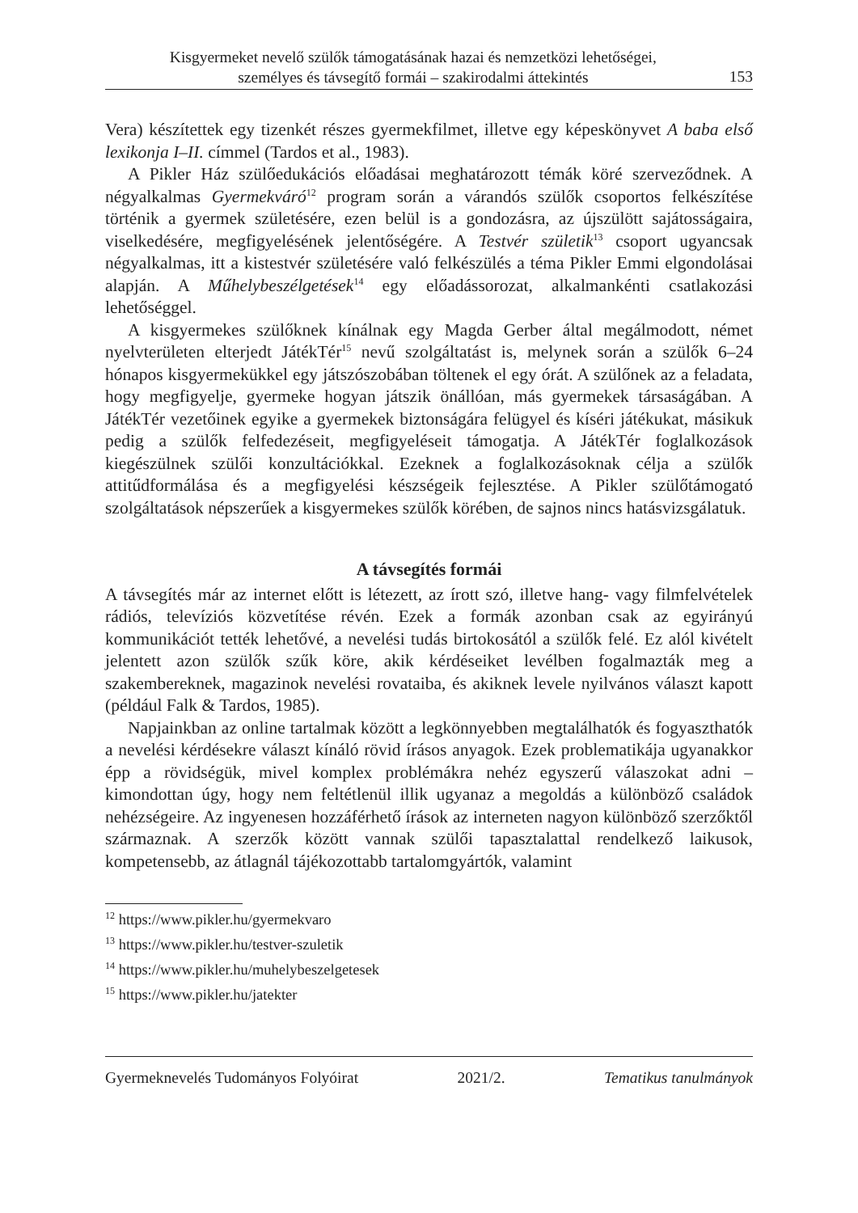Kisgyermeket nevelő szülők támogatásának hazai és nemzetközi lehetőségei,
személyes és távsegítő formái – szakirodalmi áttekintés
153
Vera) készítettek egy tizenkét részes gyermekfilmet, illetve egy képeskönyvet A baba első lexikonja I–II. címmel (Tardos et al., 1983).
A Pikler Ház szülőedukációs előadásai meghatározott témák köré szerveződnek. A négyalkalmas Gyermekváró<sup>12</sup> program során a várandós szülők csoportos felkészítése történik a gyermek születésére, ezen belül is a gondozásra, az újszülött sajátosságaira, viselkedésére, megfigyelésének jelentőségére. A Testvér születik<sup>13</sup> csoport ugyancsak négyalkalmas, itt a kistestvér születésére való felkészülés a téma Pikler Emmi elgondolásai alapján. A Műhelybeszélgetések<sup>14</sup> egy előadássorozat, alkalmankénti csatlakozási lehetőséggel.
A kisgyermekes szülőknek kínálnak egy Magda Gerber által megálmodott, német nyelvterületen elterjedt JátékTér<sup>15</sup> nevű szolgáltatást is, melynek során a szülők 6–24 hónapos kisgyermekükkel egy játszószobában töltenek el egy órát. A szülőnek az a feladata, hogy megfigyelje, gyermeke hogyan játszik önállóan, más gyermekek társaságában. A JátékTér vezetőinek egyike a gyermekek biztonságára felügyel és kíséri játékukat, másikuk pedig a szülők felfedezéseit, megfigyeléseit támogatja. A JátékTér foglalkozások kiegészülnek szülői konzultációkkal. Ezeknek a foglalkozásoknak célja a szülők attitűdformálása és a megfigyelési készségeik fejlesztése. A Pikler szülőtámogató szolgáltatások népszerűek a kisgyermekes szülők körében, de sajnos nincs hatásvizsgálatuk.
A távsegítés formái
A távsegítés már az internet előtt is létezett, az írott szó, illetve hang- vagy filmfelvételek rádiós, televíziós közvetítése révén. Ezek a formák azonban csak az egyirányú kommunikációt tették lehetővé, a nevelési tudás birtokosától a szülők felé. Ez alól kivételt jelentett azon szülők szűk köre, akik kérdéseiket levélben fogalmazták meg a szakembereknek, magazinok nevelési rovataiba, és akiknek levele nyilvános választ kapott (például Falk & Tardos, 1985).
Napjainkban az online tartalmak között a legkönnyebben megtalálhatók és fogyaszthatók a nevelési kérdésekre választ kínáló rövid írásos anyagok. Ezek problematikája ugyanakkor épp a rövidségük, mivel komplex problémákra nehéz egyszerű válaszokat adni – kimondottan úgy, hogy nem feltétlenül illik ugyanaz a megoldás a különböző családok nehézségeire. Az ingyenesen hozzáférhető írások az interneten nagyon különböző szerzőktől származnak. A szerzők között vannak szülői tapasztalattal rendelkező laikusok, kompetensebb, az átlagnál tájékozottabb tartalomgyártók, valamint
<sup>12</sup> https://www.pikler.hu/gyermekvaro
<sup>13</sup> https://www.pikler.hu/testver-szuletik
<sup>14</sup> https://www.pikler.hu/muhelybeszelgetesek
<sup>15</sup> https://www.pikler.hu/jatekter
Gyermeknevelés Tudományos Folyóirat 2021/2. Tematikus tanulmányok